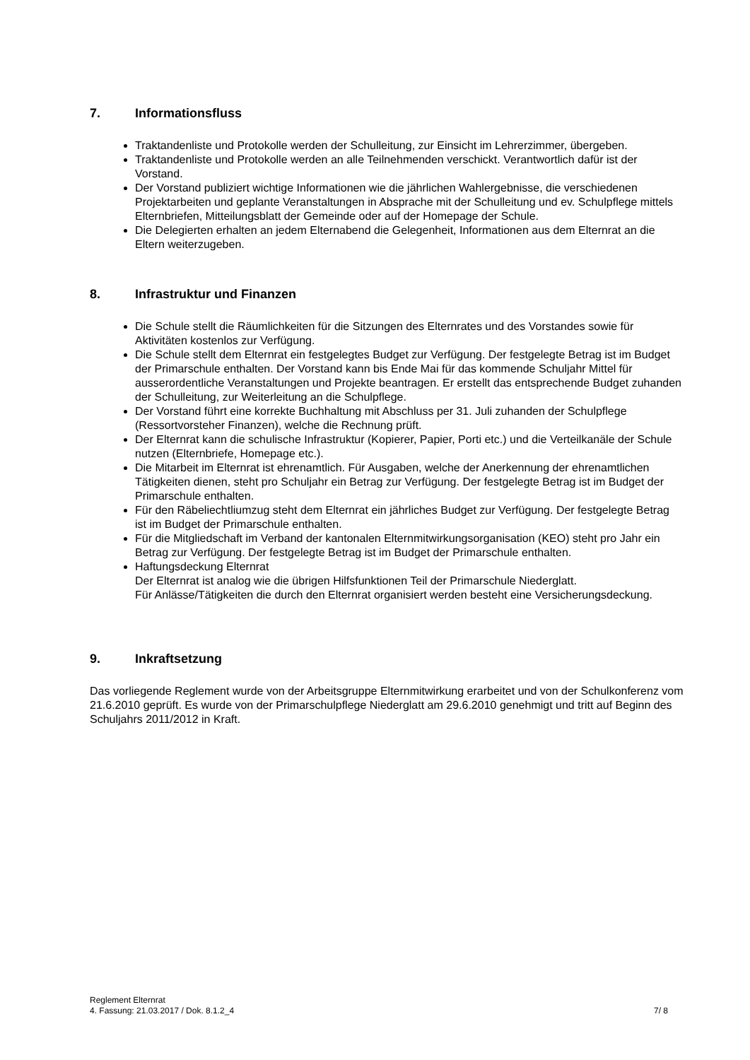7. Informationsfluss
Traktandenliste und Protokolle werden der Schulleitung, zur Einsicht im Lehrerzimmer, übergeben.
Traktandenliste und Protokolle werden an alle Teilnehmenden verschickt. Verantwortlich dafür ist der Vorstand.
Der Vorstand publiziert wichtige Informationen wie die jährlichen Wahlergebnisse, die verschiedenen Projektarbeiten und geplante Veranstaltungen in Absprache mit der Schulleitung und ev. Schulpflege mittels Elternbriefen, Mitteilungsblatt der Gemeinde oder auf der Homepage der Schule.
Die Delegierten erhalten an jedem Elternabend die Gelegenheit, Informationen aus dem Elternrat an die Eltern weiterzugeben.
8. Infrastruktur und Finanzen
Die Schule stellt die Räumlichkeiten für die Sitzungen des Elternrates und des Vorstandes sowie für Aktivitäten kostenlos zur Verfügung.
Die Schule stellt dem Elternrat ein festgelegtes Budget zur Verfügung. Der festgelegte Betrag ist im Budget der Primarschule enthalten. Der Vorstand kann bis Ende Mai für das kommende Schuljahr Mittel für ausserordentliche Veranstaltungen und Projekte beantragen. Er erstellt das entsprechende Budget zuhanden der Schulleitung, zur Weiterleitung an die Schulpflege.
Der Vorstand führt eine korrekte Buchhaltung mit Abschluss per 31. Juli zuhanden der Schulpflege (Ressortvorsteher Finanzen), welche die Rechnung prüft.
Der Elternrat kann die schulische Infrastruktur (Kopierer, Papier, Porti etc.) und die Verteilkanäle der Schule nutzen (Elternbriefe, Homepage etc.).
Die Mitarbeit im Elternrat ist ehrenamtlich. Für Ausgaben, welche der Anerkennung der ehrenamtlichen Tätigkeiten dienen, steht pro Schuljahr ein Betrag zur Verfügung. Der festgelegte Betrag ist im Budget der Primarschule enthalten.
Für den Räbeliechtliumzug steht dem Elternrat ein jährliches Budget zur Verfügung. Der festgelegte Betrag ist im Budget der Primarschule enthalten.
Für die Mitgliedschaft im Verband der kantonalen Elternmitwirkungsorganisation (KEO) steht pro Jahr ein Betrag zur Verfügung. Der festgelegte Betrag ist im Budget der Primarschule enthalten.
Haftungsdeckung Elternrat
Der Elternrat ist analog wie die übrigen Hilfsfunktionen Teil der Primarschule Niederglatt.
Für Anlässe/Tätigkeiten die durch den Elternrat organisiert werden besteht eine Versicherungsdeckung.
9. Inkraftsetzung
Das vorliegende Reglement wurde von der Arbeitsgruppe Elternmitwirkung erarbeitet und von der Schulkonferenz vom 21.6.2010 geprüft. Es wurde von der Primarschulpflege Niederglatt am 29.6.2010 genehmigt und tritt auf Beginn des Schuljahrs 2011/2012 in Kraft.
Reglement Elternrat
4. Fassung: 21.03.2017 / Dok. 8.1.2_4 7/ 8